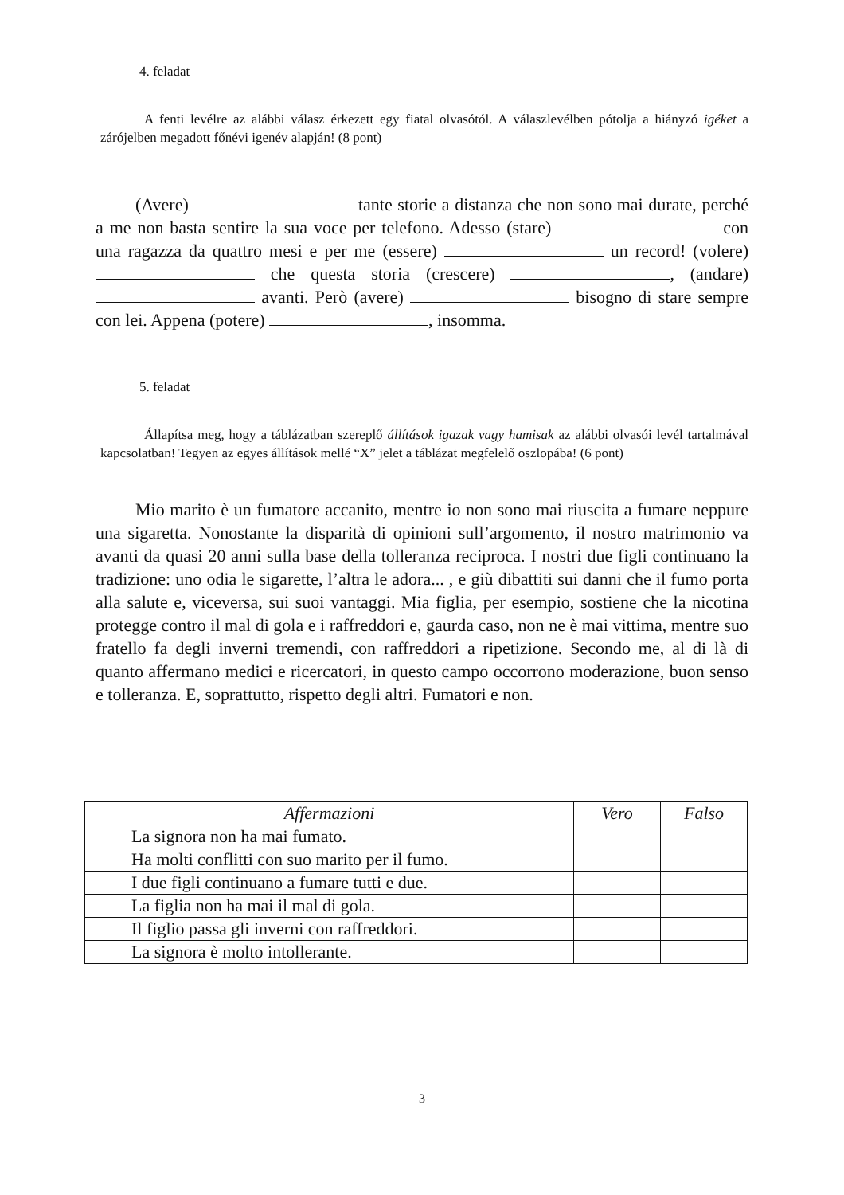4. feladat
A fenti levélre az alábbi válasz érkezett egy fiatal olvasótól. A válaszlevélben pótolja a hiányzó igéket a zárójelben megadott főnévi igenév alapján! (8 pont)
(Avere) tante storie a distanza che non sono mai durate, perché a me non basta sentire la sua voce per telefono. Adesso (stare) con una ragazza da quattro mesi e per me (essere) un record! (volere) che questa storia (crescere) , (andare) avanti. Però (avere) bisogno di stare sempre con lei. Appena (potere) , insomma.
5. feladat
Állapítsa meg, hogy a táblázatban szereplő állítások igazak vagy hamisak az alábbi olvasói levél tartalmával kapcsolatban! Tegyen az egyes állítások mellé “X” jelet a táblázat megfelelő oszlopába! (6 pont)
Mio marito è un fumatore accanito, mentre io non sono mai riuscita a fumare neppure una sigaretta. Nonostante la disparità di opinioni sull’argomento, il nostro matrimonio va avanti da quasi 20 anni sulla base della tolleranza reciproca. I nostri due figli continuano la tradizione: uno odia le sigarette, l’altra le adora... , e giù dibattiti sui danni che il fumo porta alla salute e, viceversa, sui suoi vantaggi. Mia figlia, per esempio, sostiene che la nicotina protegge contro il mal di gola e i raffreddori e, gaurda caso, non ne è mai vittima, mentre suo fratello fa degli inverni tremendi, con raffreddori a ripetizione. Secondo me, al di là di quanto affermano medici e ricercatori, in questo campo occorrono moderazione, buon senso e tolleranza. E, soprattutto, rispetto degli altri. Fumatori e non.
| Affermazioni | Vero | Falso |
| --- | --- | --- |
| La signora non ha mai fumato. | | |
| Ha molti conflitti con suo marito per il fumo. | | |
| I due figli continuano a fumare tutti e due. | | |
| La figlia non ha mai il mal di gola. | | |
| Il figlio passa gli inverni con raffreddori. | | |
| La signora è molto intollerante. | | |
3